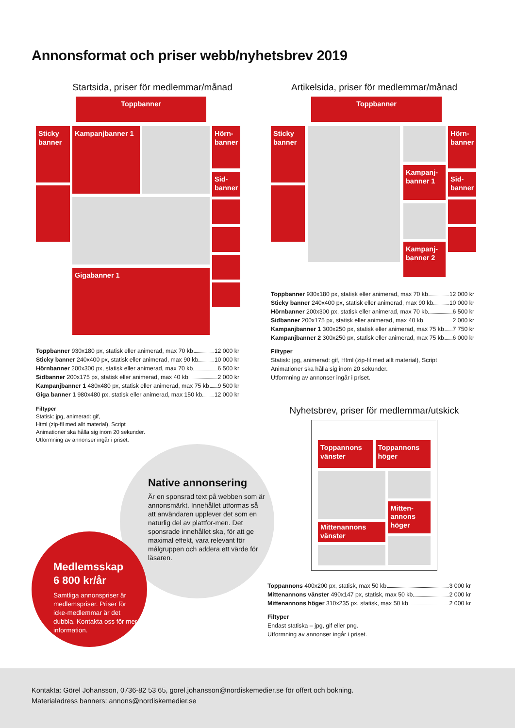Annonsformat och priser webb/nyhetsbrev 2019
Startsida, priser för medlemmar/månad
Toppbanner
Sticky banner
Kampanjbanner 1
Gigabanner 1
Hörn-banner
Sid-banner
Toppbanner 930x180 px, statisk eller animerad, max 70 kb 12 000 kr
Sticky banner 240x400 px, statisk eller animerad, max 90 kb 10 000 kr
Hörnbanner 200x300 px, statisk eller animerad, max 70 kb 6 500 kr
Sidbanner 200x175 px, statisk eller animerad, max 40 kb 2 000 kr
Kampanjbanner 1 480x480 px, statisk eller animerad, max 75 kb 9 500 kr
Giga banner 1 980x480 px, statisk eller animerad, max 150 kb 12 000 kr
Filtyper
Statisk: jpg, animerad: gif,
Html (zip-fil med allt material), Script
Animationer ska hålla sig inom 20 sekunder.
Utformning av annonser ingår i priset.
Native annonsering
Är en sponsrad text på webben som är annonsmärkt. Innehållet utformas så att användaren upplever det som en naturlig del av plattfor-men. Det sponsrade innehållet ska, för att ge maximal effekt, vara relevant för målgruppen och addera ett värde för läsaren.
Medlemsskap
6 800 kr/år
Samtliga annonspriser är medlemspriser. Priser för icke-medlemmar är det dubbla. Kontakta oss för mer information.
Artikelsida, priser för medlemmar/månad
Toppbanner
Sticky banner
Kampanj-banner 1
Kampanj-banner 2
Hörn-banner
Sid-banner
Toppbanner 930x180 px, statisk eller animerad, max 70 kb 12 000 kr
Sticky banner 240x400 px, statisk eller animerad, max 90 kb 10 000 kr
Hörnbanner 200x300 px, statisk eller animerad, max 70 kb 6 500 kr
Sidbanner 200x175 px, statisk eller animerad, max 40 kb 2 000 kr
Kampanjbanner 1 300x250 px, statisk eller animerad, max 75 kb 7 750 kr
Kampanjbanner 2 300x250 px, statisk eller animerad, max 75 kb 6 000 kr
Filtyper
Statisk: jpg, animerad: gif, Html (zip-fil med allt material), Script
Animationer ska hålla sig inom 20 sekunder.
Utformning av annonser ingår i priset.
Nyhetsbrev, priser för medlemmar/utskick
Toppannons vänster
Toppannons höger
Mittenannons vänster
Mitten-annons höger
Toppannons 400x200 px, statisk, max 50 kb 3 000 kr
Mittenannons vänster 490x147 px, statisk, max 50 kb 2 000 kr
Mittenannons höger 310x235 px, statisk, max 50 kb 2 000 kr
Filtyper
Endast statiska – jpg, gif eller png.
Utformning av annonser ingår i priset.
Kontakta: Görel Johansson, 0736-82 53 65, gorel.johansson@nordiskemedier.se för offert och bokning.
Materialadress banners: annons@nordiskemedier.se